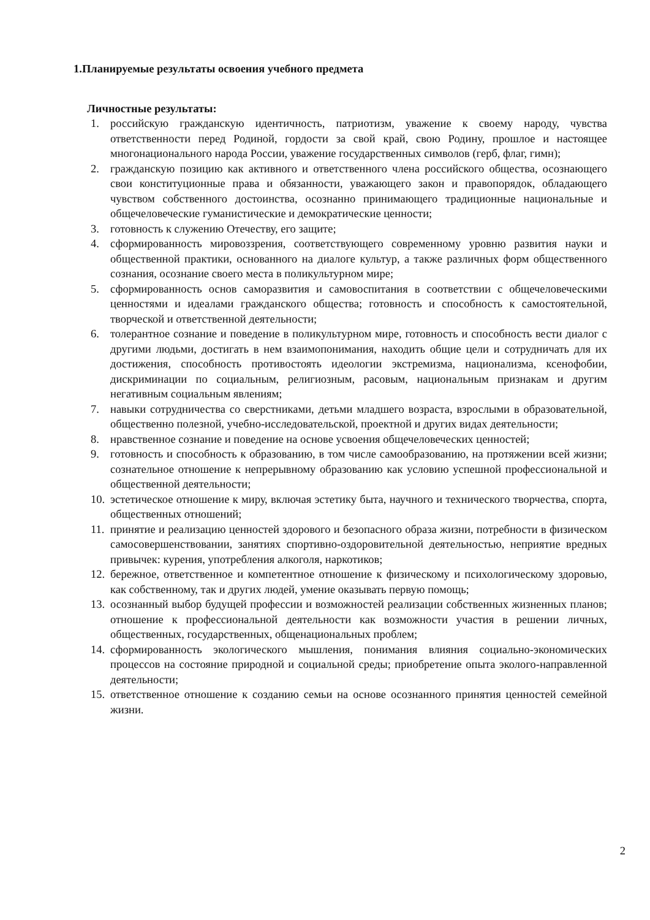1.Планируемые результаты освоения учебного предмета
Личностные результаты:
1. российскую гражданскую идентичность, патриотизм, уважение к своему народу, чувства ответственности перед Родиной, гордости за свой край, свою Родину, прошлое и настоящее многонационального народа России, уважение государственных символов (герб, флаг, гимн);
2. гражданскую позицию как активного и ответственного члена российского общества, осознающего свои конституционные права и обязанности, уважающего закон и правопорядок, обладающего чувством собственного достоинства, осознанно принимающего традиционные национальные и общечеловеческие гуманистические и демократические ценности;
3. готовность к служению Отечеству, его защите;
4. сформированность мировоззрения, соответствующего современному уровню развития науки и общественной практики, основанного на диалоге культур, а также различных форм общественного сознания, осознание своего места в поликультурном мире;
5. сформированность основ саморазвития и самовоспитания в соответствии с общечеловеческими ценностями и идеалами гражданского общества; готовность и способность к самостоятельной, творческой и ответственной деятельности;
6. толерантное сознание и поведение в поликультурном мире, готовность и способность вести диалог с другими людьми, достигать в нем взаимопонимания, находить общие цели и сотрудничать для их достижения, способность противостоять идеологии экстремизма, национализма, ксенофобии, дискриминации по социальным, религиозным, расовым, национальным признакам и другим негативным социальным явлениям;
7. навыки сотрудничества со сверстниками, детьми младшего возраста, взрослыми в образовательной, общественно полезной, учебно-исследовательской, проектной и других видах деятельности;
8. нравственное сознание и поведение на основе усвоения общечеловеческих ценностей;
9. готовность и способность к образованию, в том числе самообразованию, на протяжении всей жизни; сознательное отношение к непрерывному образованию как условию успешной профессиональной и общественной деятельности;
10. эстетическое отношение к миру, включая эстетику быта, научного и технического творчества, спорта, общественных отношений;
11. принятие и реализацию ценностей здорового и безопасного образа жизни, потребности в физическом самосовершенствовании, занятиях спортивно-оздоровительной деятельностью, неприятие вредных привычек: курения, употребления алкоголя, наркотиков;
12. бережное, ответственное и компетентное отношение к физическому и психологическому здоровью, как собственному, так и других людей, умение оказывать первую помощь;
13. осознанный выбор будущей профессии и возможностей реализации собственных жизненных планов; отношение к профессиональной деятельности как возможности участия в решении личных, общественных, государственных, общенациональных проблем;
14. сформированность экологического мышления, понимания влияния социально-экономических процессов на состояние природной и социальной среды; приобретение опыта эколого-направленной деятельности;
15. ответственное отношение к созданию семьи на основе осознанного принятия ценностей семейной жизни.
2